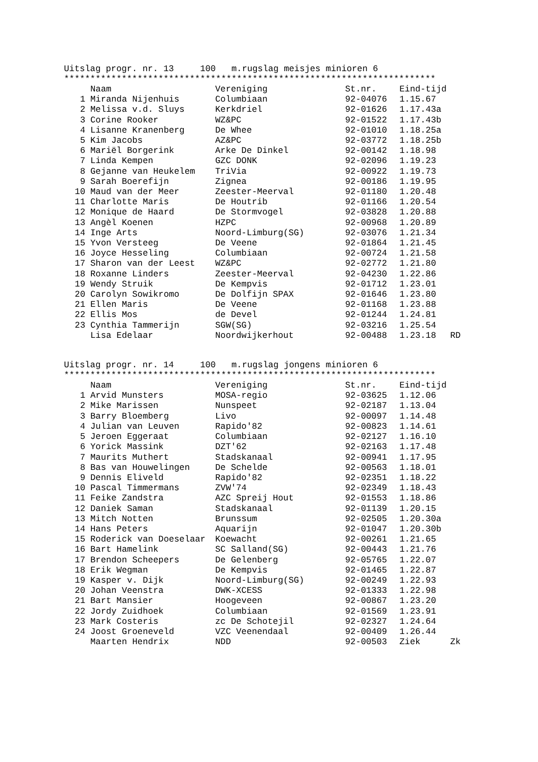Uitslag progr. nr. 13 100 m.rugslag meisjes minioren 6
***********************************************************************
| | Naam | Vereniging | St.nr. | Eind-tijd | |
| --- | --- | --- | --- | --- | --- |
| 1 | Miranda Nijenhuis | Columbiaan | 92-04076 | 1.15.67 | |
| 2 | Melissa v.d. Sluys | Kerkdriel | 92-01626 | 1.17.43a | |
| 3 | Corine Rooker | WZ&PC | 92-01522 | 1.17.43b | |
| 4 | Lisanne Kranenberg | De Whee | 92-01010 | 1.18.25a | |
| 5 | Kim Jacobs | AZ&PC | 92-03772 | 1.18.25b | |
| 6 | Mariël Borgerink | Arke De Dinkel | 92-00142 | 1.18.98 | |
| 7 | Linda Kempen | GZC DONK | 92-02096 | 1.19.23 | |
| 8 | Gejanne van Heukelem | TriVia | 92-00922 | 1.19.73 | |
| 9 | Sarah Boerefijn | Zignea | 92-00186 | 1.19.95 | |
| 10 | Maud van der Meer | Zeester-Meerval | 92-01180 | 1.20.48 | |
| 11 | Charlotte Maris | De Houtrib | 92-01166 | 1.20.54 | |
| 12 | Monique de Haard | De Stormvogel | 92-03828 | 1.20.88 | |
| 13 | Angèl Koenen | HZPC | 92-00968 | 1.20.89 | |
| 14 | Inge Arts | Noord-Limburg(SG) | 92-03076 | 1.21.34 | |
| 15 | Yvon Versteeg | De Veene | 92-01864 | 1.21.45 | |
| 16 | Joyce Hesseling | Columbiaan | 92-00724 | 1.21.58 | |
| 17 | Sharon van der Leest | WZ&PC | 92-02772 | 1.21.80 | |
| 18 | Roxanne Linders | Zeester-Meerval | 92-04230 | 1.22.86 | |
| 19 | Wendy Struik | De Kempvis | 92-01712 | 1.23.01 | |
| 20 | Carolyn Sowikromo | De Dolfijn SPAX | 92-01646 | 1.23.80 | |
| 21 | Ellen Maris | De Veene | 92-01168 | 1.23.88 | |
| 22 | Ellis Mos | de Devel | 92-01244 | 1.24.81 | |
| 23 | Cynthia Tammerijn | SGW(SG) | 92-03216 | 1.25.54 | |
| | Lisa Edelaar | Noordwijkerhout | 92-00488 | 1.23.18 | RD |
Uitslag progr. nr. 14 100 m.rugslag jongens minioren 6
***********************************************************************
| | Naam | Vereniging | St.nr. | Eind-tijd | |
| --- | --- | --- | --- | --- | --- |
| 1 | Arvid Munsters | MOSA-regio | 92-03625 | 1.12.06 | |
| 2 | Mike Marissen | Nunspeet | 92-02187 | 1.13.04 | |
| 3 | Barry Bloemberg | Livo | 92-00097 | 1.14.48 | |
| 4 | Julian van Leuven | Rapido'82 | 92-00823 | 1.14.61 | |
| 5 | Jeroen Eggeraat | Columbiaan | 92-02127 | 1.16.10 | |
| 6 | Yorick Massink | DZT'62 | 92-02163 | 1.17.48 | |
| 7 | Maurits Muthert | Stadskanaal | 92-00941 | 1.17.95 | |
| 8 | Bas van Houwelingen | De Schelde | 92-00563 | 1.18.01 | |
| 9 | Dennis Eliveld | Rapido'82 | 92-02351 | 1.18.22 | |
| 10 | Pascal Timmermans | ZVW'74 | 92-02349 | 1.18.43 | |
| 11 | Feike Zandstra | AZC Spreij Hout | 92-01553 | 1.18.86 | |
| 12 | Daniek Saman | Stadskanaal | 92-01139 | 1.20.15 | |
| 13 | Mitch Notten | Brunssum | 92-02505 | 1.20.30a | |
| 14 | Hans Peters | Aquarijn | 92-01047 | 1.20.30b | |
| 15 | Roderick van Doeselaar | Koewacht | 92-00261 | 1.21.65 | |
| 16 | Bart Hamelink | SC Salland(SG) | 92-00443 | 1.21.76 | |
| 17 | Brendon Scheepers | De Gelenberg | 92-05765 | 1.22.07 | |
| 18 | Erik Wegman | De Kempvis | 92-01465 | 1.22.87 | |
| 19 | Kasper v. Dijk | Noord-Limburg(SG) | 92-00249 | 1.22.93 | |
| 20 | Johan Veenstra | DWK-XCESS | 92-01333 | 1.22.98 | |
| 21 | Bart Mansier | Hoogeveen | 92-00867 | 1.23.20 | |
| 22 | Jordy Zuidhoek | Columbiaan | 92-01569 | 1.23.91 | |
| 23 | Mark Costeris | zc De Schotejil | 92-02327 | 1.24.64 | |
| 24 | Joost Groeneveld | VZC Veenendaal | 92-00409 | 1.26.44 | |
| | Maarten Hendrix | NDD | 92-00503 | Ziek | Zk |